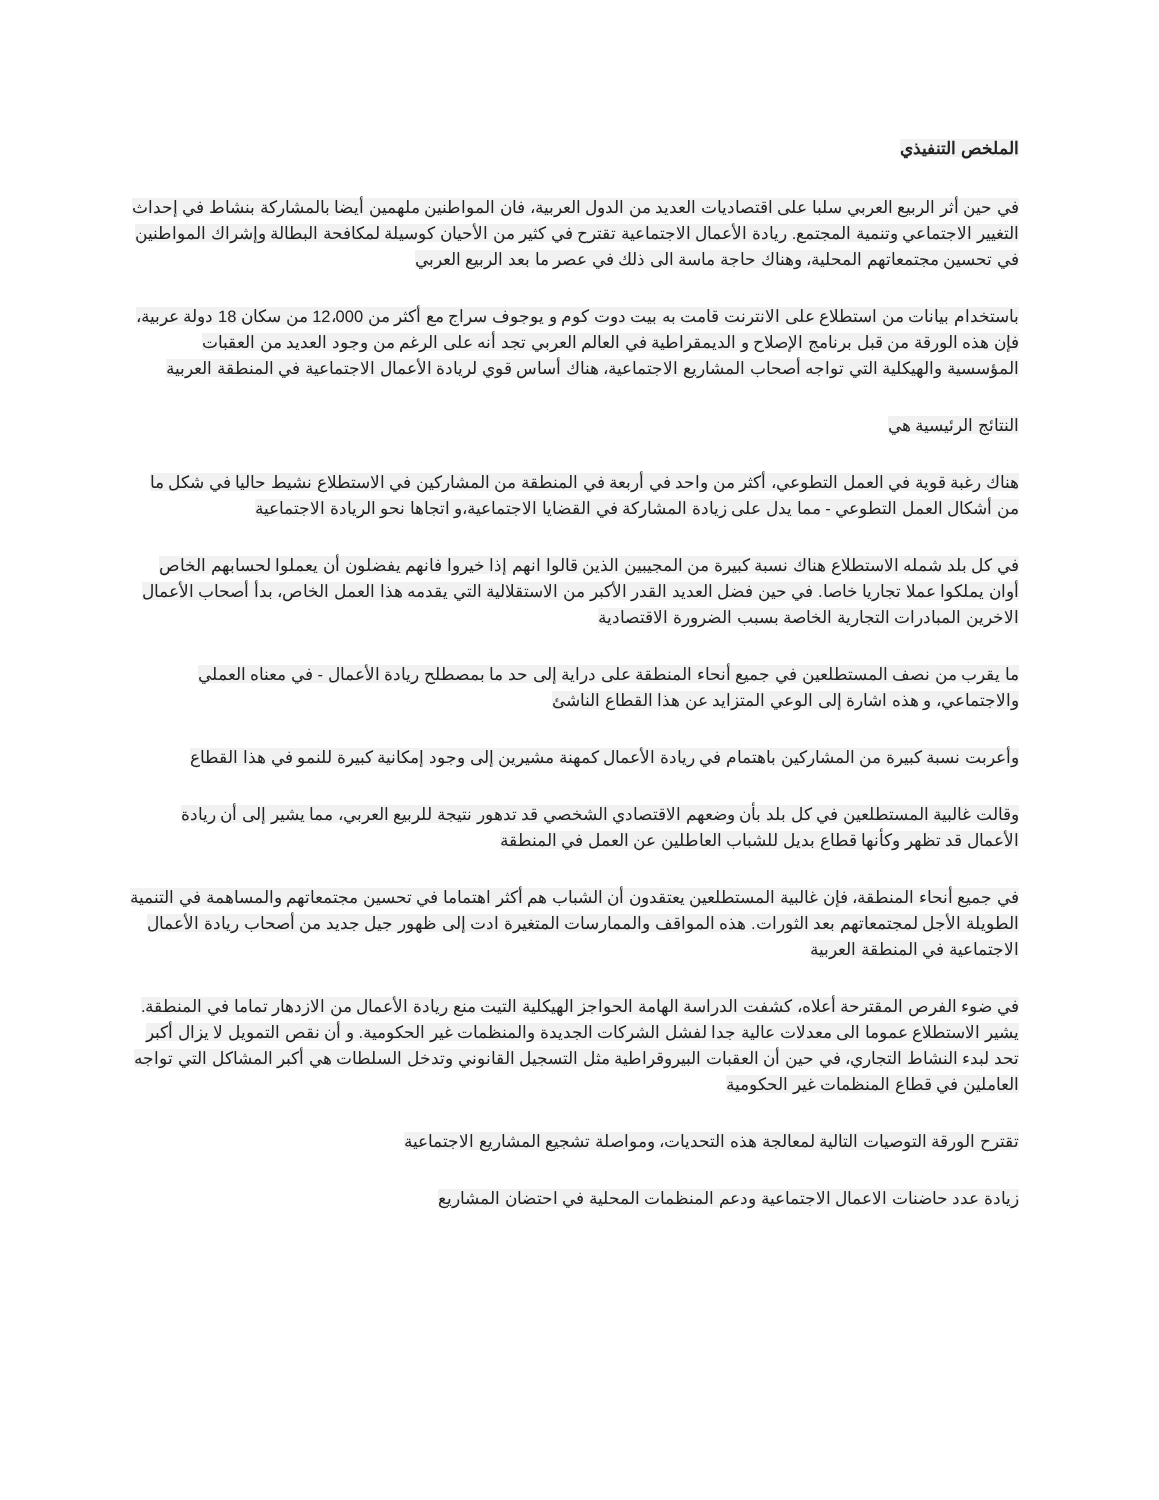الملخص التنفيذي
في حين أثر الربيع العربي سلبا على اقتصاديات العديد من الدول العربية، فان المواطنين ملهمين أيضا بالمشاركة بنشاط في إحداث التغيير الاجتماعي وتنمية المجتمع. ريادة الأعمال الاجتماعية تقترح في كثير من الأحيان كوسيلة لمكافحة البطالة وإشراك المواطنين في تحسين مجتمعاتهم المحلية، وهناك حاجة ماسة الى ذلك في عصر ما بعد الربيع العربي
باستخدام بيانات من استطلاع على الانترنت قامت به بيت دوت كوم و يوجوف سراج مع أكثر من 12،000 من سكان 18 دولة عربية، فإن هذه الورقة من قبل برنامج الإصلاح و الديمقراطية في العالم العربي تجد أنه على الرغم من وجود العديد من العقبات المؤسسية والهيكلية التي تواجه أصحاب المشاريع الاجتماعية، هناك أساس قوي لريادة الأعمال الاجتماعية في المنطقة العربية
النتائج الرئيسية هي
هناك رغبة قوية في العمل التطوعي، أكثر من واحد في أربعة في المنطقة من المشاركين في الاستطلاع نشيط حاليا في شكل ما من أشكال العمل التطوعي - مما يدل على زيادة المشاركة في القضايا الاجتماعية،و اتجاها نحو الريادة الاجتماعية
في كل بلد شمله الاستطلاع هناك نسبة كبيرة من المجيبين الذين قالوا انهم إذا خيروا فانهم يفضلون أن يعملوا لحسابهم الخاص أوان يملكوا عملا تجاريا خاصا. في حين فضل العديد القدر الأكبر من الاستقلالية التي يقدمه هذا العمل الخاص، بدأ أصحاب الأعمال الاخرين المبادرات التجارية الخاصة بسبب الضرورة الاقتصادية
ما يقرب من نصف المستطلعين في جميع أنحاء المنطقة على دراية إلى حد ما بمصطلح ريادة الأعمال - في معناه العملي والاجتماعي، و هذه اشارة إلى الوعي المتزايد عن هذا القطاع الناشئ
وأعربت نسبة كبيرة من المشاركين باهتمام في ريادة الأعمال كمهنة مشيرين إلى وجود إمكانية كبيرة للنمو في هذا القطاع
وقالت غالبية المستطلعين في كل بلد بأن وضعهم الاقتصادي الشخصي قد تدهور نتيجة للربيع العربي، مما يشير إلى أن ريادة الأعمال قد تظهر وكأنها قطاع بديل للشباب العاطلين عن العمل في المنطقة
في جميع أنحاء المنطقة، فإن غالبية المستطلعين يعتقدون أن الشباب هم أكثر اهتماما في تحسين مجتمعاتهم والمساهمة في التنمية الطويلة الأجل لمجتمعاتهم بعد الثورات. هذه المواقف والممارسات المتغيرة ادت إلى ظهور جيل جديد من أصحاب ريادة الأعمال الاجتماعية في المنطقة العربية
في ضوء الفرص المقترحة أعلاه، كشفت الدراسة الهامة الحواجز الهيكلية التيت منع ريادة الأعمال من الازدهار تماما في المنطقة. يشير الاستطلاع عموما الى معدلات عالية جدا لفشل الشركات الجديدة والمنظمات غير الحكومية. و أن نقص التمويل لا يزال أكبر تحد لبدء النشاط التجاري، في حين أن العقبات البيروقراطية مثل التسجيل القانوني وتدخل السلطات هي أكبر المشاكل التي تواجه العاملين في قطاع المنظمات غير الحكومية
تقترح الورقة التوصيات التالية لمعالجة هذه التحديات، ومواصلة تشجيع المشاريع الاجتماعية
زيادة عدد حاضنات الاعمال الاجتماعية ودعم المنظمات المحلية في احتضان المشاريع